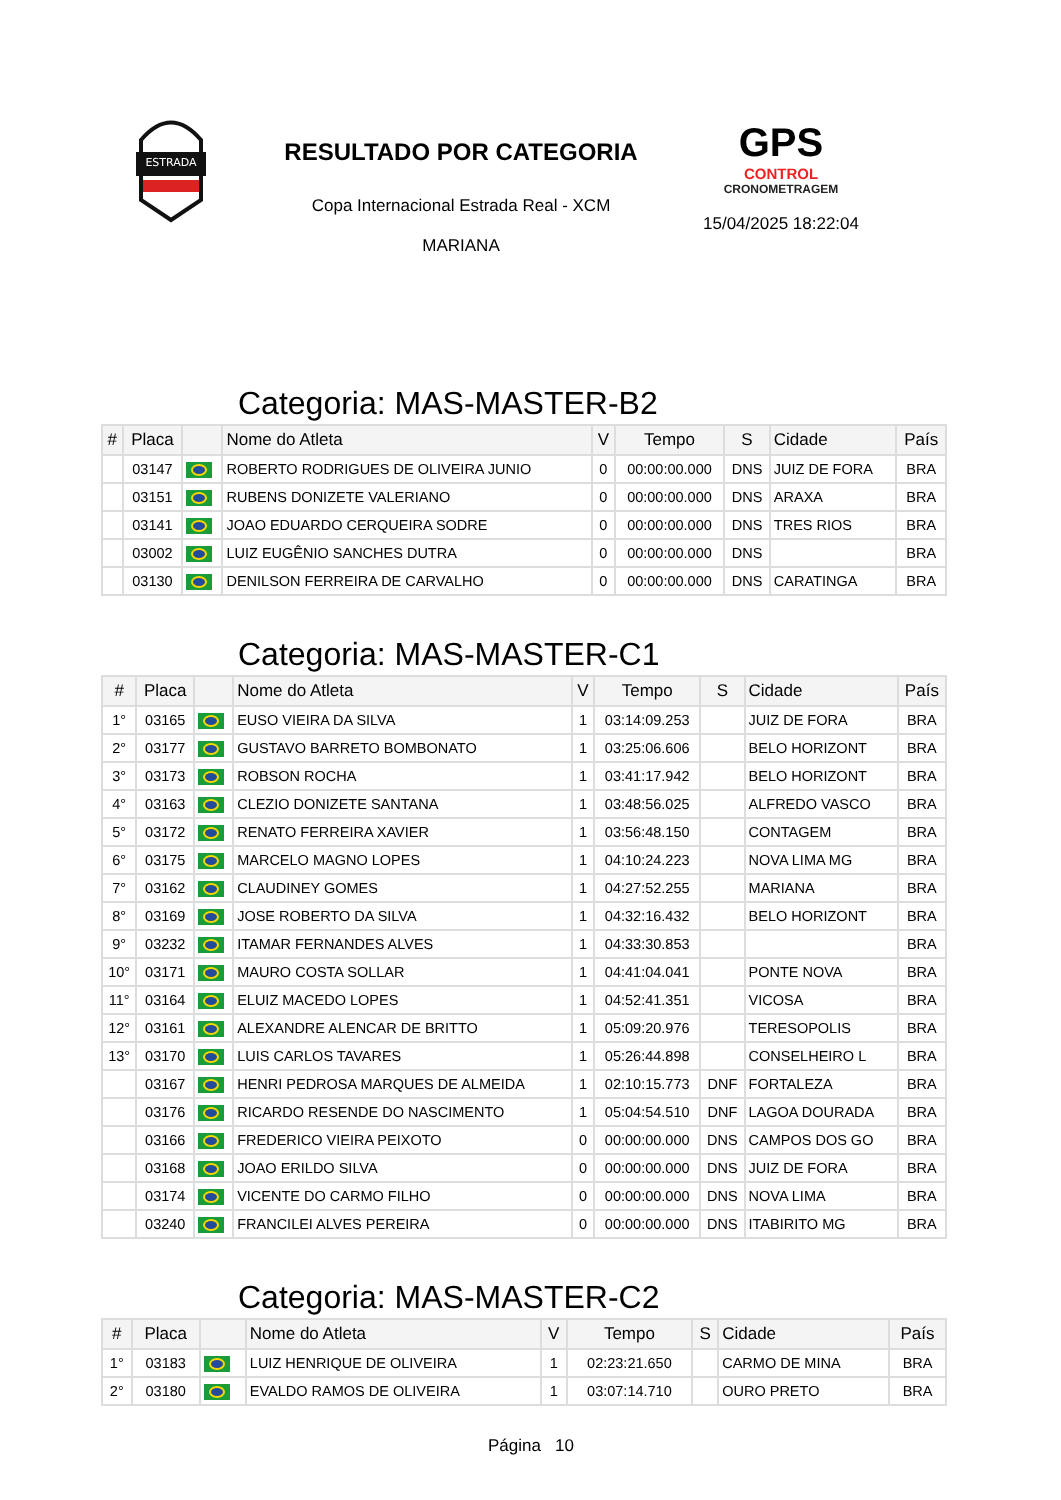ESTRADA
RESULTADO POR CATEGORIA
Copa Internacional Estrada Real - XCM
MARIANA
GPS
CONTROL
CRONOMETRAGEM
15/04/2025 18:22:04
Categoria: MAS-MASTER-B2
| # | Placa | | Nome do Atleta | V | Tempo | S | Cidade | País |
| --- | --- | --- | --- | --- | --- | --- | --- | --- |
| | 03147 | | ROBERTO RODRIGUES DE OLIVEIRA JUNIO | 0 | 00:00:00.000 | DNS | JUIZ DE FORA | BRA |
| | 03151 | | RUBENS DONIZETE VALERIANO | 0 | 00:00:00.000 | DNS | ARAXA | BRA |
| | 03141 | | JOAO EDUARDO CERQUEIRA SODRE | 0 | 00:00:00.000 | DNS | TRES RIOS | BRA |
| | 03002 | | LUIZ EUGÊNIO SANCHES DUTRA | 0 | 00:00:00.000 | DNS | | BRA |
| | 03130 | | DENILSON FERREIRA DE CARVALHO | 0 | 00:00:00.000 | DNS | CARATINGA | BRA |
Categoria: MAS-MASTER-C1
| # | Placa | | Nome do Atleta | V | Tempo | S | Cidade | País |
| --- | --- | --- | --- | --- | --- | --- | --- | --- |
| 1° | 03165 | | EUSO VIEIRA DA SILVA | 1 | 03:14:09.253 | | JUIZ DE FORA | BRA |
| 2° | 03177 | | GUSTAVO BARRETO BOMBONATO | 1 | 03:25:06.606 | | BELO HORIZONT | BRA |
| 3° | 03173 | | ROBSON ROCHA | 1 | 03:41:17.942 | | BELO HORIZONT | BRA |
| 4° | 03163 | | CLEZIO DONIZETE SANTANA | 1 | 03:48:56.025 | | ALFREDO VASCO | BRA |
| 5° | 03172 | | RENATO FERREIRA XAVIER | 1 | 03:56:48.150 | | CONTAGEM | BRA |
| 6° | 03175 | | MARCELO MAGNO LOPES | 1 | 04:10:24.223 | | NOVA LIMA MG | BRA |
| 7° | 03162 | | CLAUDINEY GOMES | 1 | 04:27:52.255 | | MARIANA | BRA |
| 8° | 03169 | | JOSE ROBERTO DA SILVA | 1 | 04:32:16.432 | | BELO HORIZONT | BRA |
| 9° | 03232 | | ITAMAR FERNANDES ALVES | 1 | 04:33:30.853 | | | BRA |
| 10° | 03171 | | MAURO COSTA SOLLAR | 1 | 04:41:04.041 | | PONTE NOVA | BRA |
| 11° | 03164 | | ELUIZ MACEDO LOPES | 1 | 04:52:41.351 | | VICOSA | BRA |
| 12° | 03161 | | ALEXANDRE ALENCAR DE BRITTO | 1 | 05:09:20.976 | | TERESOPOLIS | BRA |
| 13° | 03170 | | LUIS CARLOS TAVARES | 1 | 05:26:44.898 | | CONSELHEIRO L | BRA |
| | 03167 | | HENRI PEDROSA MARQUES DE ALMEIDA | 1 | 02:10:15.773 | DNF | FORTALEZA | BRA |
| | 03176 | | RICARDO RESENDE DO NASCIMENTO | 1 | 05:04:54.510 | DNF | LAGOA DOURADA | BRA |
| | 03166 | | FREDERICO VIEIRA PEIXOTO | 0 | 00:00:00.000 | DNS | CAMPOS DOS GO | BRA |
| | 03168 | | JOAO ERILDO SILVA | 0 | 00:00:00.000 | DNS | JUIZ DE FORA | BRA |
| | 03174 | | VICENTE DO CARMO FILHO | 0 | 00:00:00.000 | DNS | NOVA LIMA | BRA |
| | 03240 | | FRANCILEI ALVES PEREIRA | 0 | 00:00:00.000 | DNS | ITABIRITO MG | BRA |
Categoria: MAS-MASTER-C2
| # | Placa | | Nome do Atleta | V | Tempo | S | Cidade | País |
| --- | --- | --- | --- | --- | --- | --- | --- | --- |
| 1° | 03183 | | LUIZ HENRIQUE DE OLIVEIRA | 1 | 02:23:21.650 | | CARMO DE MINA | BRA |
| 2° | 03180 | | EVALDO RAMOS DE OLIVEIRA | 1 | 03:07:14.710 | | OURO PRETO | BRA |
Página 10